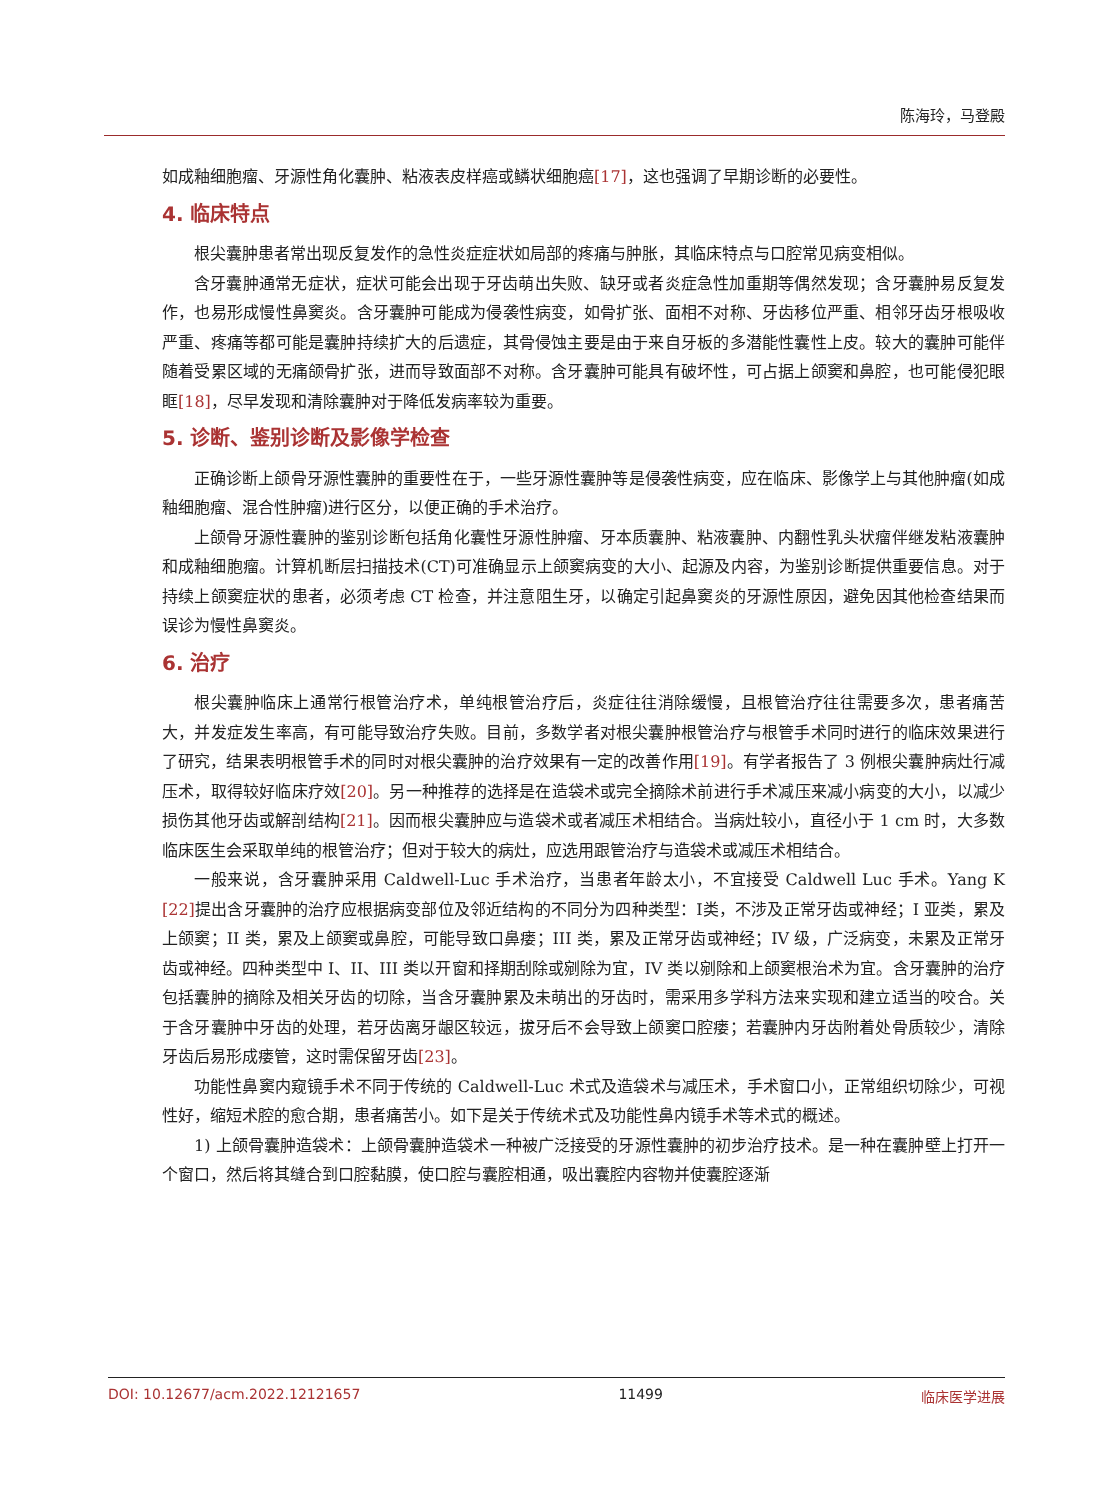陈海玲，马登殿
如成釉细胞瘤、牙源性角化囊肿、粘液表皮样癌或鳞状细胞癌[17]，这也强调了早期诊断的必要性。
4. 临床特点
根尖囊肿患者常出现反复发作的急性炎症症状如局部的疼痛与肿胀，其临床特点与口腔常见病变相似。
含牙囊肿通常无症状，症状可能会出现于牙齿萌出失败、缺牙或者炎症急性加重期等偶然发现；含牙囊肿易反复发作，也易形成慢性鼻窦炎。含牙囊肿可能成为侵袭性病变，如骨扩张、面相不对称、牙齿移位严重、相邻牙齿牙根吸收严重、疼痛等都可能是囊肿持续扩大的后遗症，其骨侵蚀主要是由于来自牙板的多潜能性囊性上皮。较大的囊肿可能伴随着受累区域的无痛颌骨扩张，进而导致面部不对称。含牙囊肿可能具有破坏性，可占据上颌窦和鼻腔，也可能侵犯眼眶[18]，尽早发现和清除囊肿对于降低发病率较为重要。
5. 诊断、鉴别诊断及影像学检查
正确诊断上颌骨牙源性囊肿的重要性在于，一些牙源性囊肿等是侵袭性病变，应在临床、影像学上与其他肿瘤(如成釉细胞瘤、混合性肿瘤)进行区分，以便正确的手术治疗。
上颌骨牙源性囊肿的鉴别诊断包括角化囊性牙源性肿瘤、牙本质囊肿、粘液囊肿、内翻性乳头状瘤伴继发粘液囊肿和成釉细胞瘤。计算机断层扫描技术(CT)可准确显示上颌窦病变的大小、起源及内容，为鉴别诊断提供重要信息。对于持续上颌窦症状的患者，必须考虑 CT 检查，并注意阻生牙，以确定引起鼻窦炎的牙源性原因，避免因其他检查结果而误诊为慢性鼻窦炎。
6. 治疗
根尖囊肿临床上通常行根管治疗术，单纯根管治疗后，炎症往往消除缓慢，且根管治疗往往需要多次，患者痛苦大，并发症发生率高，有可能导致治疗失败。目前，多数学者对根尖囊肿根管治疗与根管手术同时进行的临床效果进行了研究，结果表明根管手术的同时对根尖囊肿的治疗效果有一定的改善作用[19]。有学者报告了 3 例根尖囊肿病灶行减压术，取得较好临床疗效[20]。另一种推荐的选择是在造袋术或完全摘除术前进行手术减压来减小病变的大小，以减少损伤其他牙齿或解剖结构[21]。因而根尖囊肿应与造袋术或者减压术相结合。当病灶较小，直径小于 1 cm 时，大多数临床医生会采取单纯的根管治疗；但对于较大的病灶，应选用跟管治疗与造袋术或减压术相结合。
一般来说，含牙囊肿采用 Caldwell-Luc 手术治疗，当患者年龄太小，不宜接受 Caldwell Luc 手术。Yang K [22] 提出含牙囊肿的治疗应根据病变部位及邻近结构的不同分为四种类型：Ⅰ类，不涉及正常牙齿或神经；I 亚类，累及上颌窦；II 类，累及上颌窦或鼻腔，可能导致口鼻瘘；III 类，累及正常牙齿或神经；IV 级，广泛病变，未累及正常牙齿或神经。四种类型中 I、II、III 类以开窗和择期刮除或剜除为宜，IV 类以剜除和上颌窦根治术为宜。含牙囊肿的治疗包括囊肿的摘除及相关牙齿的切除，当含牙囊肿累及未萌出的牙齿时，需采用多学科方法来实现和建立适当的咬合。关于含牙囊肿中牙齿的处理，若牙齿离牙龈区较远，拔牙后不会导致上颌窦口腔瘘；若囊肿内牙齿附着处骨质较少，清除牙齿后易形成瘘管，这时需保留牙齿[23]。
功能性鼻窦内窥镜手术不同于传统的 Caldwell-Luc 术式及造袋术与减压术，手术窗口小，正常组织切除少，可视性好，缩短术腔的愈合期，患者痛苦小。如下是关于传统术式及功能性鼻内镜手术等术式的概述。
1) 上颌骨囊肿造袋术：上颌骨囊肿造袋术一种被广泛接受的牙源性囊肿的初步治疗技术。是一种在囊肿壁上打开一个窗口，然后将其缝合到口腔黏膜，使口腔与囊腔相通，吸出囊腔内容物并使囊腔逐渐
DOI: 10.12677/acm.2022.12121657 11499 临床医学进展